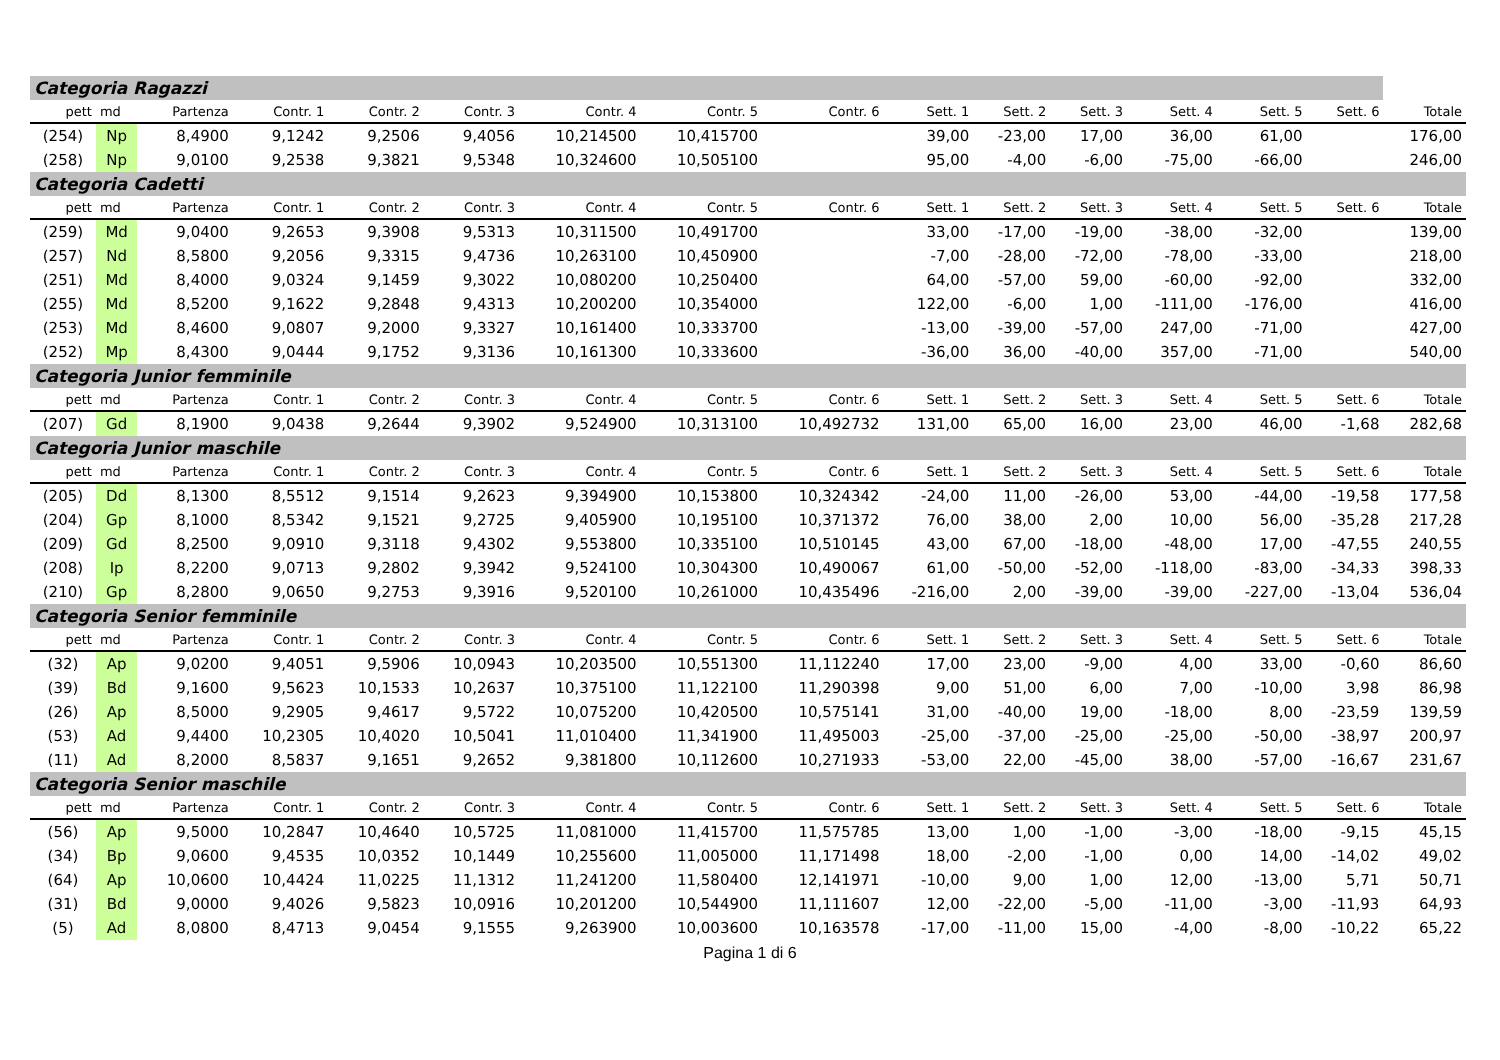| Categoria Ragazzi | | | | | | | | | | | | | | | |
| pett | md | Partenza | Contr. 1 | Contr. 2 | Contr. 3 | Contr. 4 | Contr. 5 | Contr. 6 | Sett. 1 | Sett. 2 | Sett. 3 | Sett. 4 | Sett. 5 | Sett. 6 | Totale |
| (254) | Np | 8,4900 | 9,1242 | 9,2506 | 9,4056 | 10,214500 | 10,415700 | | 39,00 | -23,00 | 17,00 | 36,00 | 61,00 | | 176,00 |
| (258) | Np | 9,0100 | 9,2538 | 9,3821 | 9,5348 | 10,324600 | 10,505100 | | 95,00 | -4,00 | -6,00 | -75,00 | -66,00 | | 246,00 |
| Categoria Cadetti | | | | | | | | | | | | | | | |
| pett | md | Partenza | Contr. 1 | Contr. 2 | Contr. 3 | Contr. 4 | Contr. 5 | Contr. 6 | Sett. 1 | Sett. 2 | Sett. 3 | Sett. 4 | Sett. 5 | Sett. 6 | Totale |
| (259) | Md | 9,0400 | 9,2653 | 9,3908 | 9,5313 | 10,311500 | 10,491700 | | 33,00 | -17,00 | -19,00 | -38,00 | -32,00 | | 139,00 |
| (257) | Nd | 8,5800 | 9,2056 | 9,3315 | 9,4736 | 10,263100 | 10,450900 | | -7,00 | -28,00 | -72,00 | -78,00 | -33,00 | | 218,00 |
| (251) | Md | 8,4000 | 9,0324 | 9,1459 | 9,3022 | 10,080200 | 10,250400 | | 64,00 | -57,00 | 59,00 | -60,00 | -92,00 | | 332,00 |
| (255) | Md | 8,5200 | 9,1622 | 9,2848 | 9,4313 | 10,200200 | 10,354000 | | 122,00 | -6,00 | 1,00 | -111,00 | -176,00 | | 416,00 |
| (253) | Md | 8,4600 | 9,0807 | 9,2000 | 9,3327 | 10,161400 | 10,333700 | | -13,00 | -39,00 | -57,00 | 247,00 | -71,00 | | 427,00 |
| (252) | Mp | 8,4300 | 9,0444 | 9,1752 | 9,3136 | 10,161300 | 10,333600 | | -36,00 | 36,00 | -40,00 | 357,00 | -71,00 | | 540,00 |
| Categoria Junior femminile | | | | | | | | | | | | | | | |
| pett | md | Partenza | Contr. 1 | Contr. 2 | Contr. 3 | Contr. 4 | Contr. 5 | Contr. 6 | Sett. 1 | Sett. 2 | Sett. 3 | Sett. 4 | Sett. 5 | Sett. 6 | Totale |
| (207) | Gd | 8,1900 | 9,0438 | 9,2644 | 9,3902 | 9,524900 | 10,313100 | 10,492732 | 131,00 | 65,00 | 16,00 | 23,00 | 46,00 | -1,68 | 282,68 |
| Categoria Junior maschile | | | | | | | | | | | | | | | |
| pett | md | Partenza | Contr. 1 | Contr. 2 | Contr. 3 | Contr. 4 | Contr. 5 | Contr. 6 | Sett. 1 | Sett. 2 | Sett. 3 | Sett. 4 | Sett. 5 | Sett. 6 | Totale |
| (205) | Dd | 8,1300 | 8,5512 | 9,1514 | 9,2623 | 9,394900 | 10,153800 | 10,324342 | -24,00 | 11,00 | -26,00 | 53,00 | -44,00 | -19,58 | 177,58 |
| (204) | Gp | 8,1000 | 8,5342 | 9,1521 | 9,2725 | 9,405900 | 10,195100 | 10,371372 | 76,00 | 38,00 | 2,00 | 10,00 | 56,00 | -35,28 | 217,28 |
| (209) | Gd | 8,2500 | 9,0910 | 9,3118 | 9,4302 | 9,553800 | 10,335100 | 10,510145 | 43,00 | 67,00 | -18,00 | -48,00 | 17,00 | -47,55 | 240,55 |
| (208) | Ip | 8,2200 | 9,0713 | 9,2802 | 9,3942 | 9,524100 | 10,304300 | 10,490067 | 61,00 | -50,00 | -52,00 | -118,00 | -83,00 | -34,33 | 398,33 |
| (210) | Gp | 8,2800 | 9,0650 | 9,2753 | 9,3916 | 9,520100 | 10,261000 | 10,435496 | -216,00 | 2,00 | -39,00 | -39,00 | -227,00 | -13,04 | 536,04 |
| Categoria Senior femminile | | | | | | | | | | | | | | | |
| pett | md | Partenza | Contr. 1 | Contr. 2 | Contr. 3 | Contr. 4 | Contr. 5 | Contr. 6 | Sett. 1 | Sett. 2 | Sett. 3 | Sett. 4 | Sett. 5 | Sett. 6 | Totale |
| (32) | Ap | 9,0200 | 9,4051 | 9,5906 | 10,0943 | 10,203500 | 10,551300 | 11,112240 | 17,00 | 23,00 | -9,00 | 4,00 | 33,00 | -0,60 | 86,60 |
| (39) | Bd | 9,1600 | 9,5623 | 10,1533 | 10,2637 | 10,375100 | 11,122100 | 11,290398 | 9,00 | 51,00 | 6,00 | 7,00 | -10,00 | 3,98 | 86,98 |
| (26) | Ap | 8,5000 | 9,2905 | 9,4617 | 9,5722 | 10,075200 | 10,420500 | 10,575141 | 31,00 | -40,00 | 19,00 | -18,00 | 8,00 | -23,59 | 139,59 |
| (53) | Ad | 9,4400 | 10,2305 | 10,4020 | 10,5041 | 11,010400 | 11,341900 | 11,495003 | -25,00 | -37,00 | -25,00 | -25,00 | -50,00 | -38,97 | 200,97 |
| (11) | Ad | 8,2000 | 8,5837 | 9,1651 | 9,2652 | 9,381800 | 10,112600 | 10,271933 | -53,00 | 22,00 | -45,00 | 38,00 | -57,00 | -16,67 | 231,67 |
| Categoria Senior maschile | | | | | | | | | | | | | | | |
| pett | md | Partenza | Contr. 1 | Contr. 2 | Contr. 3 | Contr. 4 | Contr. 5 | Contr. 6 | Sett. 1 | Sett. 2 | Sett. 3 | Sett. 4 | Sett. 5 | Sett. 6 | Totale |
| (56) | Ap | 9,5000 | 10,2847 | 10,4640 | 10,5725 | 11,081000 | 11,415700 | 11,575785 | 13,00 | 1,00 | -1,00 | -3,00 | -18,00 | -9,15 | 45,15 |
| (34) | Bp | 9,0600 | 9,4535 | 10,0352 | 10,1449 | 10,255600 | 11,005000 | 11,171498 | 18,00 | -2,00 | -1,00 | 0,00 | 14,00 | -14,02 | 49,02 |
| (64) | Ap | 10,0600 | 10,4424 | 11,0225 | 11,1312 | 11,241200 | 11,580400 | 12,141971 | -10,00 | 9,00 | 1,00 | 12,00 | -13,00 | 5,71 | 50,71 |
| (31) | Bd | 9,0000 | 9,4026 | 9,5823 | 10,0916 | 10,201200 | 10,544900 | 11,111607 | 12,00 | -22,00 | -5,00 | -11,00 | -3,00 | -11,93 | 64,93 |
| (5) | Ad | 8,0800 | 8,4713 | 9,0454 | 9,1555 | 9,263900 | 10,003600 | 10,163578 | -17,00 | -11,00 | 15,00 | -4,00 | -8,00 | -10,22 | 65,22 |
Pagina 1 di 6